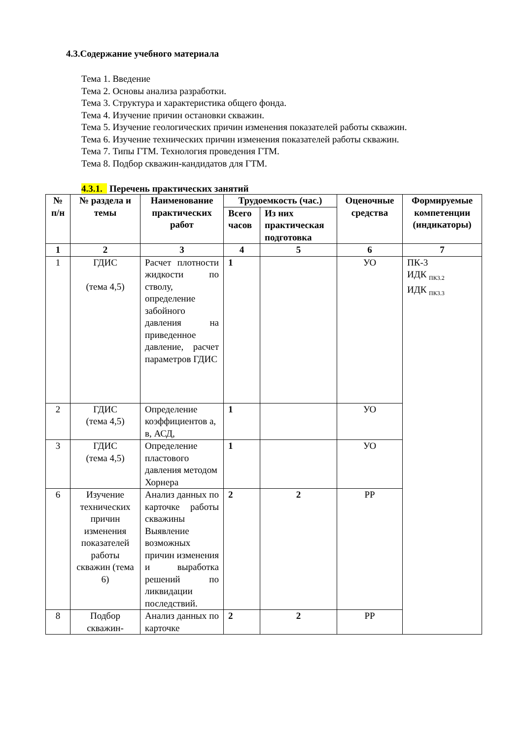4.3.Содержание учебного материала
Тема 1. Введение
Тема 2. Основы анализа разработки.
Тема 3. Структура и характеристика общего фонда.
Тема 4. Изучение причин остановки скважин.
Тема 5. Изучение геологических причин изменения показателей работы скважин.
Тема 6. Изучение технических причин изменения показателей работы скважин.
Тема 7. Типы ГТМ. Технология проведения ГТМ.
Тема 8. Подбор скважин-кандидатов для ГТМ.
4.3.1. Перечень практических занятий
| № п/н | № раздела и темы | Наименование практических работ | Трудоемкость (час.) | | Оценочные средства | Формируемые компетенции (индикаторы) |
| --- | --- | --- | --- | --- | --- | --- |
| | | | Всего часов | Из них практическая подготовка | | |
| 1 | 2 | 3 | 4 | 5 | 6 | 7 |
| 1 | ГДИС (тема 4,5) | Расчет плотности жидкости по стволу, определение забойного давления на приведенное давление, расчет параметров ГДИС | 1 | | УО | ПК-3 ИДК <sub>ПК3.2</sub> ИДК <sub>ПК3.3</sub> |
| 2 | ГДИС (тема 4,5) | Определение коэффициентов а, в, АСД, | 1 | | УО | |
| 3 | ГДИС (тема 4,5) | Определение пластового давления методом Хорнера | 1 | | УО | |
| 6 | Изучение технических причин изменения показателей работы скважин (тема 6) | Анализ данных по карточке работы скважины Выявление возможных причин изменения и выработка решений по ликвидации последствий. | 2 | 2 | РР | |
| 8 | Подбор скважин- | Анализ данных по карточке | 2 | 2 | РР | |